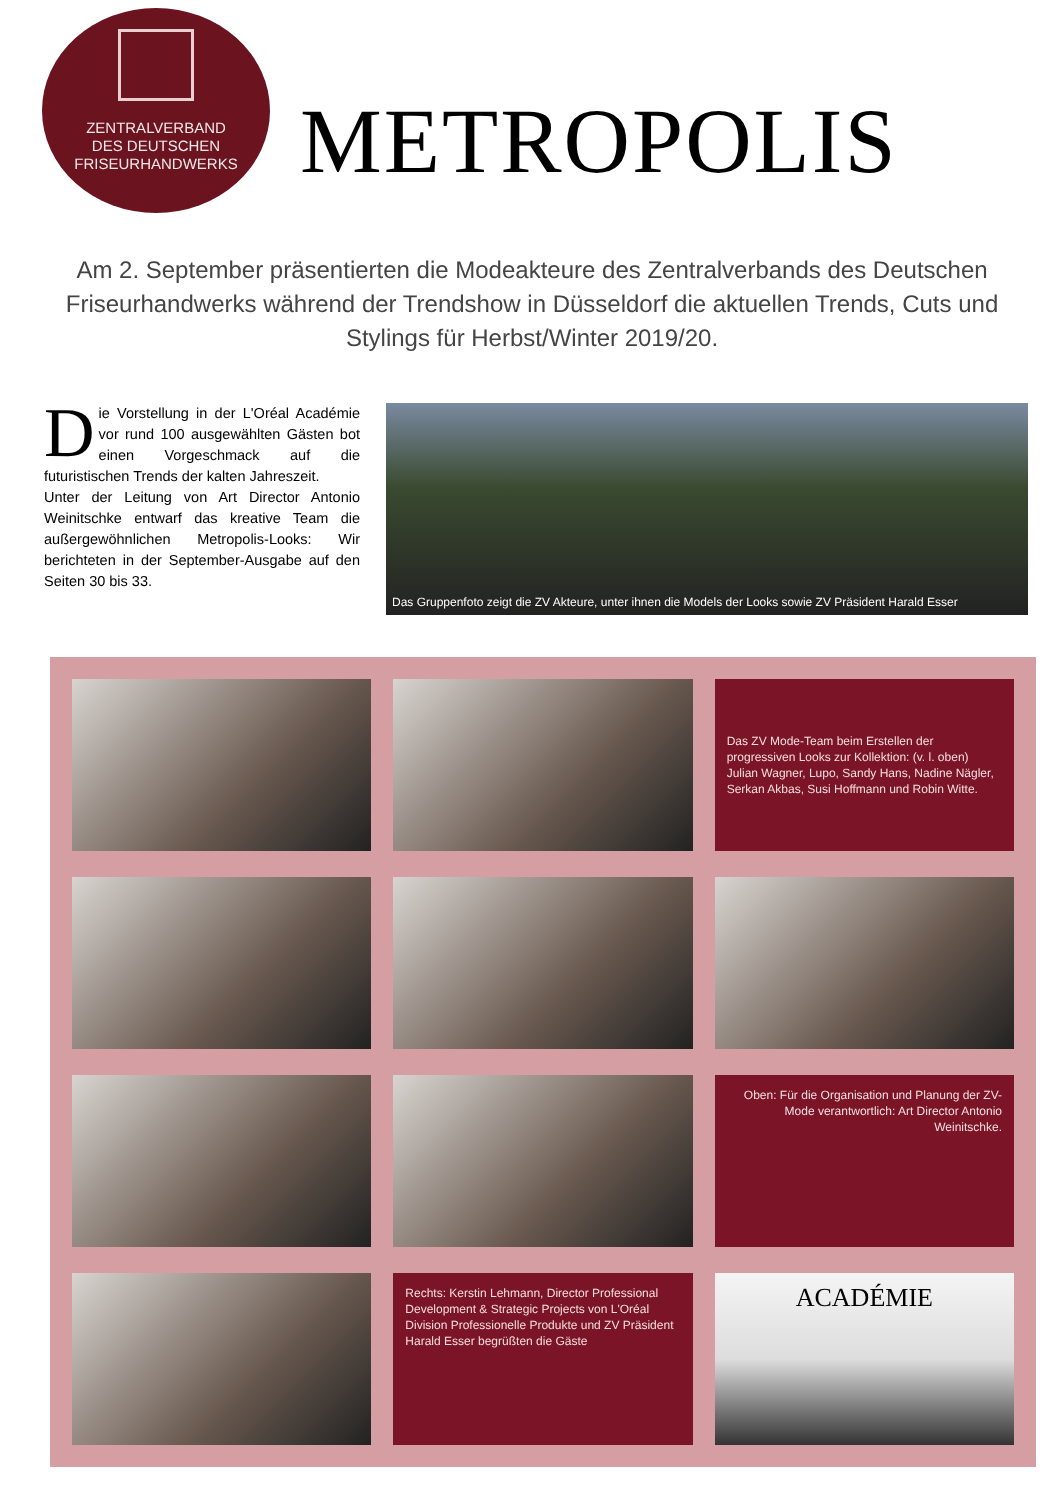ZENTRALVERBAND
DES DEUTSCHEN
FRISEURHANDWERKS
METROPOLIS
Am 2. September präsentierten die Modeakteure des Zentralverbands des Deutschen Friseurhandwerks während der Trendshow in Düsseldorf die aktuellen Trends, Cuts und Stylings für Herbst/Winter 2019/20.
Die Vorstellung in der L'Oréal Académie vor rund 100 ausgewählten Gästen bot einen Vorgeschmack auf die futuristischen Trends der kalten Jahreszeit.
Unter der Leitung von Art Director Antonio Weinitschke entwarf das kreative Team die außergewöhnlichen Metropolis-Looks: Wir berichteten in der September-Ausgabe auf den Seiten 30 bis 33.
Das Gruppenfoto zeigt die ZV Akteure, unter ihnen die Models der Looks sowie ZV Präsident Harald Esser
Das ZV Mode-Team beim Erstellen der progressiven Looks zur Kollektion: (v. l. oben) Julian Wagner, Lupo, Sandy Hans, Nadine Nägler, Serkan Akbas, Susi Hoffmann und Robin Witte.
Oben: Für die Organisation und Planung der ZV-Mode verantwortlich: Art Director Antonio Weinitschke.
Rechts: Kerstin Lehmann, Director Professional Development & Strategic Projects von L'Oréal Division Professionelle Produkte und ZV Präsident Harald Esser begrüßten die Gäste
ACADÉMIE